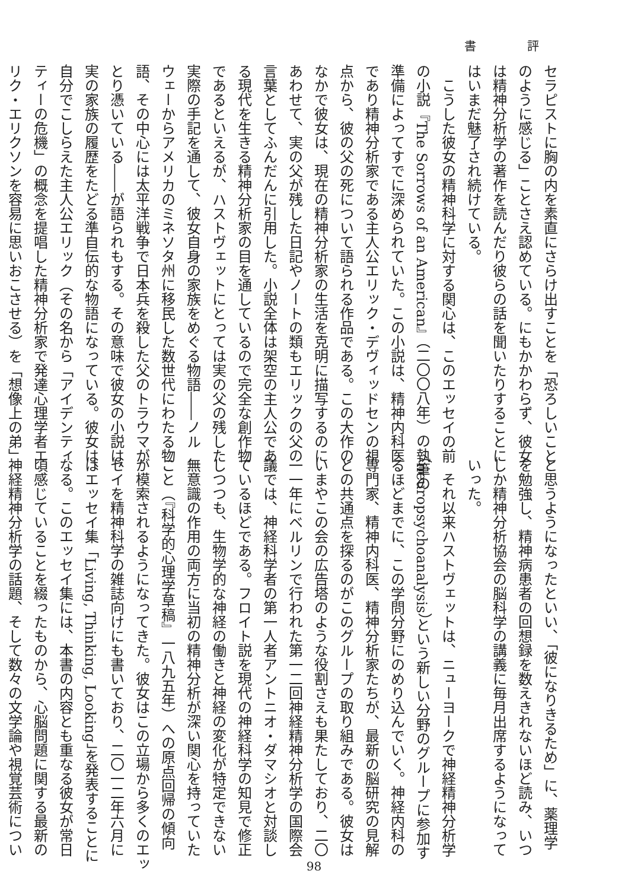書 評
セラピストに胸の内を素直にさらけ出すことを「恐ろしいこと
のように感じる」ことさえ認めている。にもかかわらず、彼女
は精神分析学の著作を読んだり彼らの話を聞いたりすることに
はいまだ魅了され続けている。
　こうした彼女の精神科学に対する関心は、このエッセイの前
の小説『The Sorrows of an American』（二〇〇八年）の執筆の
準備によってすでに深められていた。この小説は、精神内科医
であり精神分析家である主人公エリック・デヴィッドセンの視
点から、彼の父の死について語られる作品である。この大作の
なかで彼女は、現在の精神分析家の生活を克明に描写するのに
あわせて、実の父が残した日記やノートの類もエリックの父の
言葉としてふんだんに引用した。小説全体は架空の主人公であ
る現代を生きる精神分析家の目を通しているので完全な創作物
であるといえるが、ハストヴェットにとっては実の父の残した
実際の手記を通して、彼女自身の家族をめぐる物語――ノル
ウェーからアメリカのミネソタ州に移民した数世代にわたる物
語、その中心には太平洋戦争で日本兵を殺した父のトラウマが
とり憑いている――が語られもする。その意味で彼女の小説は、
実の家族の履歴をたどる準自伝的な物語になっている。彼女は、
自分でこしらえた主人公エリック（その名から「アイデンティ
ティーの危機」の概念を提唱した精神分析家で発達心理学者エ
リク・エリクソンを容易に思いおこさせる）を「想像上の弟」
と思うようになったといい、「彼になりきるため」に、薬理学
を勉強し、精神病患者の回想録を数えきれないほど読み、いつ
しか精神分析協会の脳科学の講義に毎月出席するようになって
いった。
　それ以来ハストヴェットは、ニューヨークで神経精神分析学
（neuropsychoanalysis）という新しい分野のグループに参加す
るほどまでに、この学問分野にのめり込んでいく。神経内科の
専門家、精神内科医、精神分析家たちが、最新の脳研究の見解
との共通点を探るのがこのグループの取り組みである。彼女は
いまやこの会の広告塔のような役割さえも果たしており、二〇
一一年にベルリンで行われた第一二回神経精神分析学の国際会
議では、神経科学者の第一人者アントニオ・ダマシオと対談し
ているほどである。フロイト説を現代の神経科学の知見で修正
しつつも、生物学的な神経の働きと神経の変化が特定できない
無意識の作用の両方に当初の精神分析が深い関心を持っていた
こと（『科学的心理学草稿』一八九五年）への原点回帰の傾向
が模索されるようになってきた。彼女はこの立場から多くのエッ
セイを精神科学の雑誌向けにも書いており、二〇一二年六月に
はエッセイ集「Living, Thinking, Looking」を発表することに
なる。このエッセイ集には、本書の内容とも重なる彼女が常日
頃感じていることを綴ったものから、心脳問題に関する最新の
神経精神分析学の話題、そして数々の文学論や視覚芸術につい
98